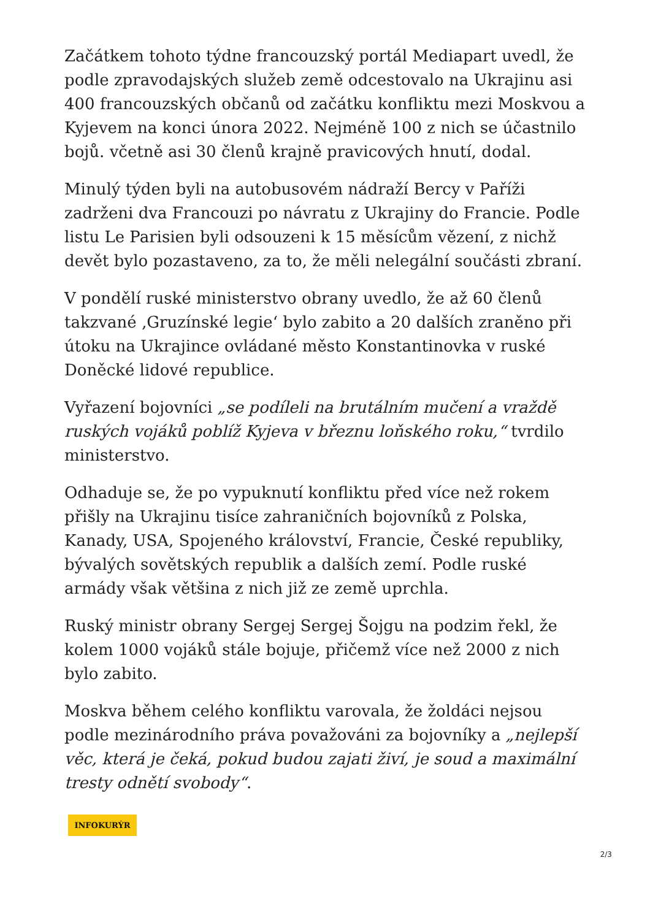Začátkem tohoto týdne francouzský portál Mediapart uvedl, že podle zpravodajských služeb země odcestovalo na Ukrajinu asi 400 francouzských občanů od začátku konfliktu mezi Moskvou a Kyjevem na konci února 2022. Nejméně 100 z nich se účastnilo bojů. včetně asi 30 členů krajně pravicových hnutí, dodal.
Minulý týden byli na autobusovém nádraží Bercy v Paříži zadrženi dva Francouzi po návratu z Ukrajiny do Francie. Podle listu Le Parisien byli odsouzeni k 15 měsícům vězení, z nichž devět bylo pozastaveno, za to, že měli nelegální součásti zbraní.
V pondělí ruské ministerstvo obrany uvedlo, že až 60 členů takzvané ‚Gruzínské legie‘ bylo zabito a 20 dalších zraněno při útoku na Ukrajince ovládané město Konstantinovka v ruské Doněcké lidové republice.
Vyřazení bojovníci „se podíleli na brutálním mučení a vraždě ruských vojáků poblíž Kyjeva v březnu loňského roku,“ tvrdilo ministerstvo.
Odhaduje se, že po vypuknutí konfliktu před více než rokem přišly na Ukrajinu tisíce zahraničních bojovníků z Polska, Kanady, USA, Spojeného království, Francie, České republiky, bývalých sovětských republik a dalších zemí. Podle ruské armády však většina z nich již ze země uprchla.
Ruský ministr obrany Sergej Sergej Šojgu na podzim řekl, že kolem 1000 vojáků stále bojuje, přičemž více než 2000 z nich bylo zabito.
Moskva během celého konfliktu varovala, že žoldáci nejsou podle mezinárodního práva považováni za bojovníky a „nejlepší věc, která je čeká, pokud budou zajati živí, je soud a maximální tresty odnětí svobody“.
INFOKURÝR
2/3